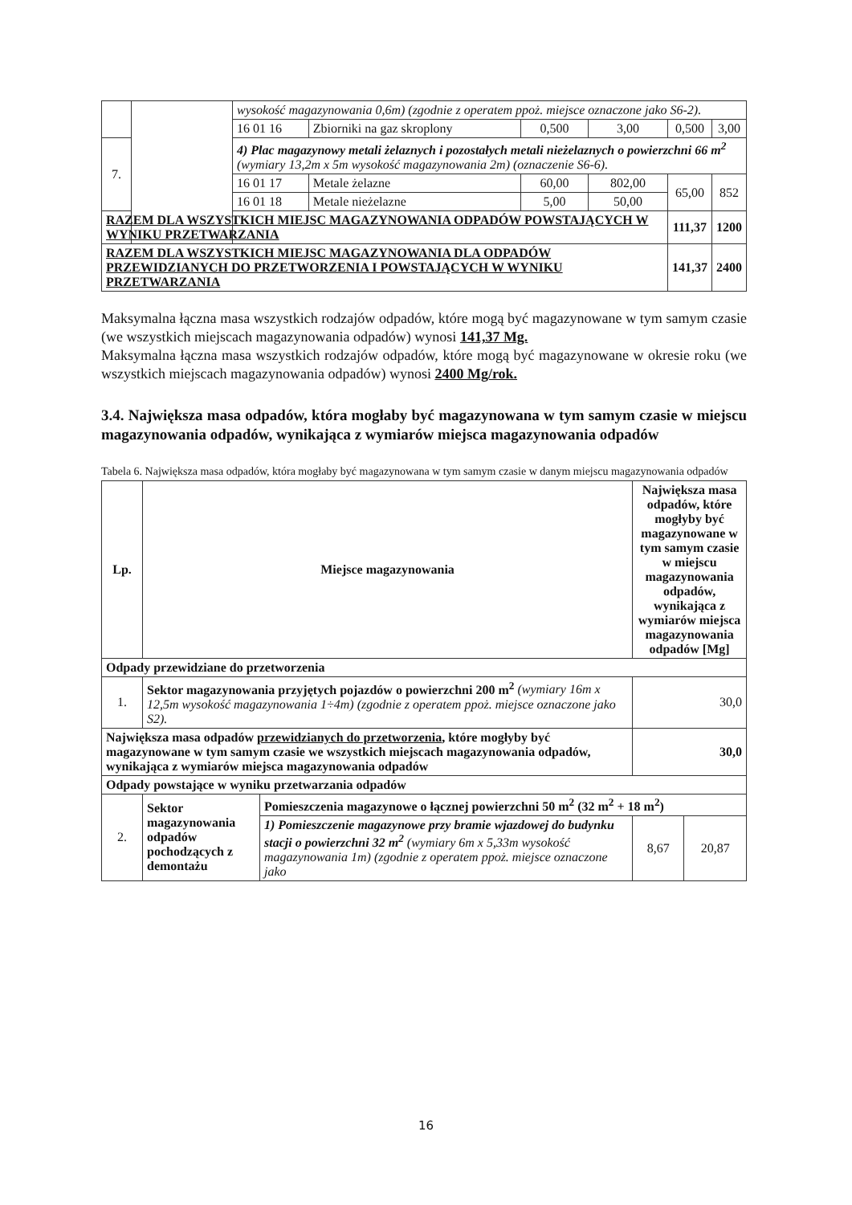| | | wysokość magazynowania 0,6m) (zgodnie z operatem ppoż. miejsce oznaczone jako S6-2). | | | | | |
| | | 16 01 16 | Zbiorniki na gaz skroplony | 0,500 | 3,00 | 0,500 | 3,00 |
| 7. | | 4) Plac magazynowy metali żelaznych i pozostałych metali nieżelaznych o powierzchni 66 m<sup>2</sup> (wymiary 13,2m x 5m wysokość magazynowania 2m) (oznaczenie S6-6). | | | | | |
| | | 16 01 17 | Metale żelazne | 60,00 | 802,00 | 65,00 | 852 |
| | | 16 01 18 | Metale nieżelazne | 5,00 | 50,00 | | |
| RAZEM DLA WSZYSTKICH MIEJSC MAGAZYNOWANIA ODPADÓW POWSTAJĄCYCH W WYNIKU PRZETWARZANIA | | | | | | 111,37 | 1200 |
| RAZEM DLA WSZYSTKICH MIEJSC MAGAZYNOWANIA DLA ODPADÓW PRZEWIDZIANYCH DO PRZETWORZENIA I POWSTAJĄCYCH W WYNIKU PRZETWARZANIA | | | | | | 141,37 | 2400 |
Maksymalna łączna masa wszystkich rodzajów odpadów, które mogą być magazynowane w tym samym czasie (we wszystkich miejscach magazynowania odpadów) wynosi 141,37 Mg.
Maksymalna łączna masa wszystkich rodzajów odpadów, które mogą być magazynowane w okresie roku (we wszystkich miejscach magazynowania odpadów) wynosi 2400 Mg/rok.
3.4. Największa masa odpadów, która mogłaby być magazynowana w tym samym czasie w miejscu magazynowania odpadów, wynikająca z wymiarów miejsca magazynowania odpadów
Tabela 6. Największa masa odpadów, która mogłaby być magazynowana w tym samym czasie w danym miejscu magazynowania odpadów
| Lp. | Miejsce magazynowania | | Największa masa odpadów, które mogłyby być magazynowane w tym samym czasie w miejscu magazynowania odpadów, wynikająca z wymiarów miejsca magazynowania odpadów [Mg] | |
| --- | --- | --- | --- | --- |
| Odpady przewidziane do przetworzenia | | | | |
| 1. | Sektor magazynowania przyjętych pojazdów o powierzchni 200 m<sup>2</sup> (wymiary 16m x 12,5m wysokość magazynowania 1÷4m) (zgodnie z operatem ppoż. miejsce oznaczone jako S2). | | 30,0 | |
| Największa masa odpadów przewidzianych do przetworzenia , które mogłyby być magazynowane w tym samym czasie we wszystkich miejscach magazynowania odpadów, wynikająca z wymiarów miejsca magazynowania odpadów | | | 30,0 | |
| Odpady powstające w wyniku przetwarzania odpadów | | | | |
| 2. | Sektor magazynowania odpadów pochodzących z demontażu | Pomieszczenia magazynowe o łącznej powierzchni 50 m<sup>2</sup> (32 m<sup>2</sup> + 18 m<sup>2</sup>) | | |
| | | 1) Pomieszczenie magazynowe przy bramie wjazdowej do budynku stacji o powierzchni 32 m<sup>2</sup> (wymiary 6m x 5,33m wysokość magazynowania 1m) (zgodnie z operatem ppoż. miejsce oznaczone jako | 8,67 | 20,87 |
16